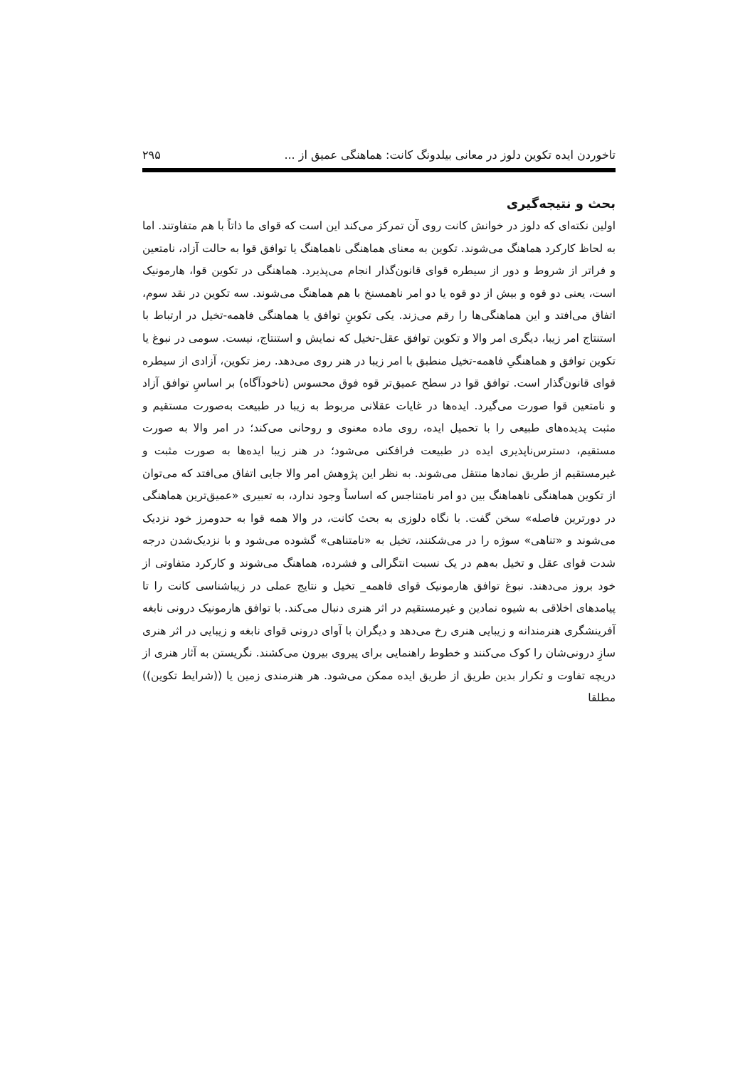تاخوردن ایده تکوین دلوز در معانی بیلدونگ کانت: هماهنگی عمیق از ... ۲۹۵
بحث و نتیجه‌گیری
اولین نکته‌ای که دلوز در خوانش کانت روی آن تمرکز می‌کند این است که قوای ما ذاتاً با هم متفاوتند. اما به لحاظ کارکرد هماهنگ می‌شوند. تکوین به معنای هماهنگی ناهماهنگ یا توافق قوا به حالت آزاد، نامتعین و فراتر از شروط و دور از سیطره قوای قانون‌گذار انجام می‌پذیرد. هماهنگی در تکوین قوا، هارمونیک است، یعنی دو قوه و بیش از دو قوه یا دو امر ناهمسنخ با هم هماهنگ می‌شوند. سه تکوین در نقد سوم، اتفاق می‌افتد و این هماهنگی‌ها را رقم می‌زند. یکی تکوینِ توافق یا هماهنگی فاهمه-تخیل در ارتباط با استنتاج امر زیبا، دیگری امر والا و تکوین توافق عقل-تخیل که نمایش و استنتاج، نیست. سومی در نبوغ یا تکوین توافق و هماهنگیِ فاهمه-تخیل منطبق با امر زیبا در هنر روی می‌دهد. رمز تکوین، آزادی از سیطره قوای قانون‌گذار است. توافق قوا در سطح عمیق‌تر قوه فوق محسوس (ناخودآگاه) بر اساسِ توافق آزاد و نامتعین قوا صورت می‌گیرد. ایده‌ها در غایات عقلانی مربوط به زیبا در طبیعت به‌صورت مستقیم و مثبت پدیده‌های طبیعی را با تحمیل ایده، روی ماده معنوی و روحانی می‌کند؛ در امر والا به صورت مستقیم، دسترس‌ناپذیری ایده در طبیعت فرافکنی می‌شود؛ در هنر زیبا ایده‌ها به صورت مثبت و غیرمستقیم از طریق نمادها منتقل می‌شوند. به نظر این پژوهش امر والا جایی اتفاق می‌افتد که می‌توان از تکوین هماهنگی ناهماهنگ بین دو امر نامتناجس که اساساً وجود ندارد، به تعبیری «عمیق‌ترین هماهنگی در دورترین فاصله» سخن گفت. با نگاه دلوزی به بحث کانت، در والا همه قوا به حدومرز خود نزدیک می‌شوند و «تناهی» سوژه را در می‌شکنند، تخیل به «نامتناهی» گشوده می‌شود و با نزدیک‌شدن درجه شدت قوای عقل و تخیل به‌هم در یک نسبت انتگرالی و فشرده، هماهنگ می‌شوند و کارکرد متفاوتی از خود بروز می‌دهند. نبوغ توافق هارمونیک قوای فاهمه_ تخیل و نتایج عملی در زیباشناسی کانت را تا پیامدهای اخلاقی به شیوه نمادین و غیرمستقیم در اثر هنری دنبال می‌کند. با توافق هارمونیک درونی نابغه آفرینشگری هنرمندانه و زیبایی هنری رخ می‌دهد و دیگران با آوای درونی قوای نابغه و زیبایی در اثر هنری سازِ درونی‌شان را کوک می‌کنند و خطوط راهنمایی برای پیروی بیرون می‌کشند. نگریستن به آثار هنری از دریچه تفاوت و تکرار بدین طریق از طریق ایده ممکن می‌شود. هر هنرمندی زمین یا ((شرایط تکوین)) مطلقا